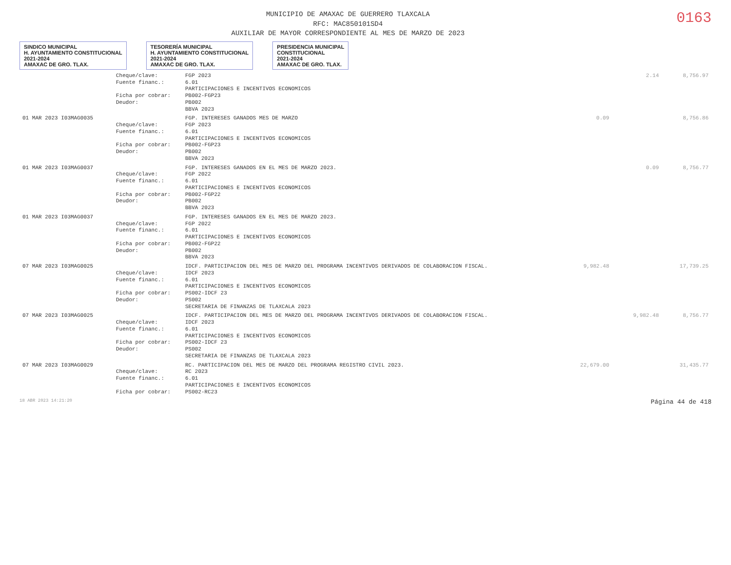MUNICIPIO DE AMAXAC DE GUERRERO TLAXCALA
RFC: MAC850101SD4
AUXILIAR DE MAYOR CORRESPONDIENTE AL MES DE MARZO DE 2023
0163
SINDICO MUNICIPAL
H. AYUNTAMIENTO CONSTITUCIONAL
2021-2024
AMAXAC DE GRO. TLAX.
TESORERÍA MUNICIPAL
H. AYUNTAMIENTO CONSTITUCIONAL
2021-2024
AMAXAC DE GRO. TLAX.
PRESIDENCIA MUNICIPAL
CONSTITUCIONAL
2021-2024
AMAXAC DE GRO. TLAX.
| | Cheque/clave: | FGP 2023 | | 2.14 | 8,756.97 |
| | Fuente financ.: | 6.01 | | | |
| | | PARTICIPACIONES E INCENTIVOS ECONOMICOS | | | |
| | Ficha por cobrar: | PB002-FGP23 | | | |
| | Deudor: | PB002 | | | |
| | | BBVA 2023 | | | |
| 01 MAR 2023 I03MAG0035 | | FGP. INTERESES GANADOS MES DE MARZO | 0.09 | | 8,756.86 |
| | Cheque/clave: | FGP 2023 | | | |
| | Fuente financ.: | 6.01 | | | |
| | | PARTICIPACIONES E INCENTIVOS ECONOMICOS | | | |
| | Ficha por cobrar: | PB002-FGP23 | | | |
| | Deudor: | PB002 | | | |
| | | BBVA 2023 | | | |
| 01 MAR 2023 I03MAG0037 | | FGP. INTERESES GANADOS EN EL MES DE MARZO 2023. | | 0.09 | 8,756.77 |
| | Cheque/clave: | FGP 2022 | | | |
| | Fuente financ.: | 6.01 | | | |
| | | PARTICIPACIONES E INCENTIVOS ECONOMICOS | | | |
| | Ficha por cobrar: | PB002-FGP22 | | | |
| | Deudor: | PB002 | | | |
| | | BBVA 2023 | | | |
| 01 MAR 2023 I03MAG0037 | | FGP. INTERESES GANADOS EN EL MES DE MARZO 2023. | | | |
| | Cheque/clave: | FGP 2022 | | | |
| | Fuente financ.: | 6.01 | | | |
| | | PARTICIPACIONES E INCENTIVOS ECONOMICOS | | | |
| | Ficha por cobrar: | PB002-FGP22 | | | |
| | Deudor: | PB002 | | | |
| | | BBVA 2023 | | | |
| 07 MAR 2023 I03MAG0025 | | IDCF. PARTICIPACION DEL MES DE MARZO DEL PROGRAMA INCENTIVOS DERIVADOS DE COLABORACION FISCAL. | 9,982.48 | | 17,739.25 |
| | Cheque/clave: | IDCF 2023 | | | |
| | Fuente financ.: | 6.01 | | | |
| | | PARTICIPACIONES E INCENTIVOS ECONOMICOS | | | |
| | Ficha por cobrar: | PS002-IDCF 23 | | | |
| | Deudor: | PS002 | | | |
| | | SECRETARIA DE FINANZAS DE TLAXCALA 2023 | | | |
| 07 MAR 2023 I03MAG0025 | | IDCF. PARTICIPACION DEL MES DE MARZO DEL PROGRAMA INCENTIVOS DERIVADOS DE COLABORACION FISCAL. | | 9,982.48 | 8,756.77 |
| | Cheque/clave: | IDCF 2023 | | | |
| | Fuente financ.: | 6.01 | | | |
| | | PARTICIPACIONES E INCENTIVOS ECONOMICOS | | | |
| | Ficha por cobrar: | PS002-IDCF 23 | | | |
| | Deudor: | PS002 | | | |
| | | SECRETARIA DE FINANZAS DE TLAXCALA 2023 | | | |
| 07 MAR 2023 I03MAG0029 | | RC. PARTICIPACION DEL MES DE MARZO DEL PROGRAMA REGISTRO CIVIL 2023. | 22,679.00 | | 31,435.77 |
| | Cheque/clave: | RC 2023 | | | |
| | Fuente financ.: | 6.01 | | | |
| | | PARTICIPACIONES E INCENTIVOS ECONOMICOS | | | |
| | Ficha por cobrar: | PS002-RC23 | | | |
18 ABR 2023 14:21:20 Página 44 de 418